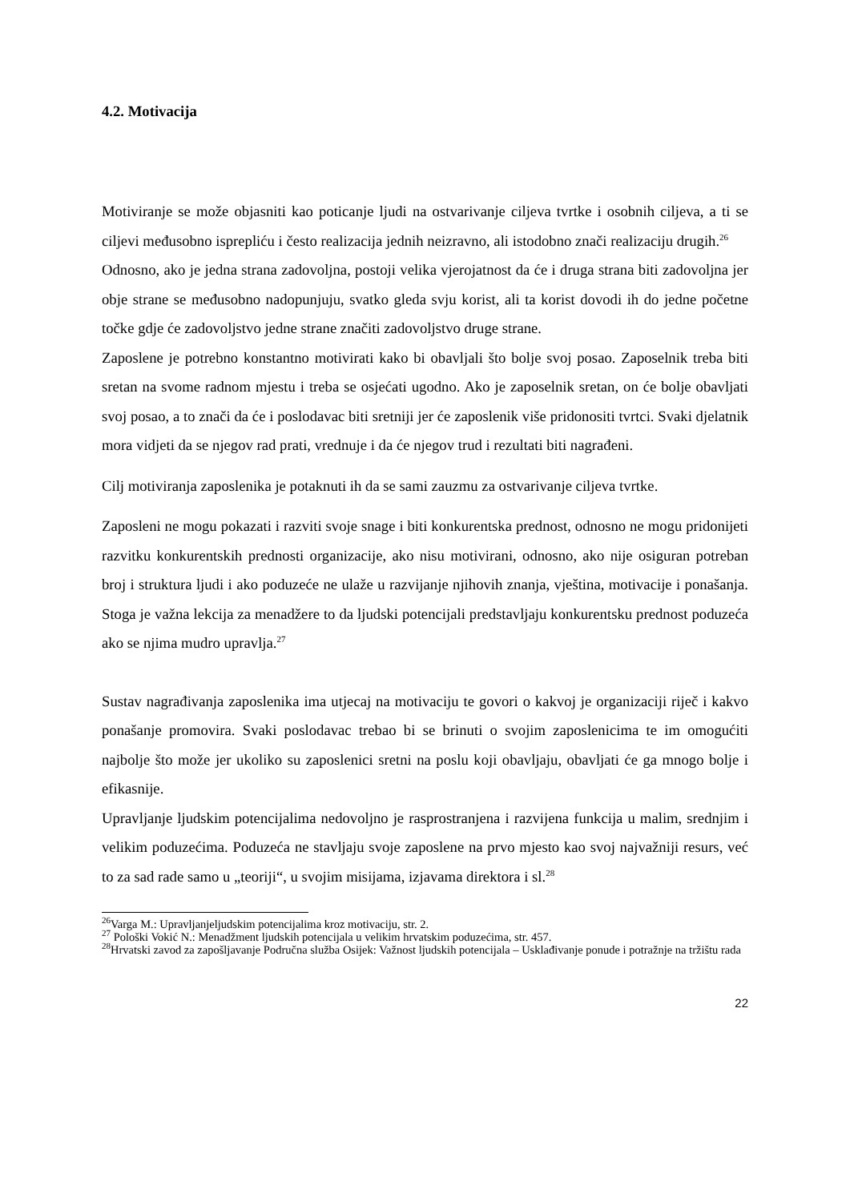4.2. Motivacija
Motiviranje se može objasniti kao poticanje ljudi na ostvarivanje ciljeva tvrtke i osobnih ciljeva, a ti se ciljevi međusobno isprepliću i često realizacija jednih neizravno, ali istodobno znači realizaciju drugih.<sup>26</sup>
Odnosno, ako je jedna strana zadovoljna, postoji velika vjerojatnost da će i druga strana biti zadovoljna jer obje strane se međusobno nadopunjuju, svatko gleda svju korist, ali ta korist dovodi ih do jedne početne točke gdje će zadovoljstvo jedne strane značiti zadovoljstvo druge strane.
Zaposlene je potrebno konstantno motivirati kako bi obavljali što bolje svoj posao. Zaposelnik treba biti sretan na svome radnom mjestu i treba se osjećati ugodno. Ako je zaposelnik sretan, on će bolje obavljati svoj posao, a to znači da će i poslodavac biti sretniji jer će zaposlenik više pridonositi tvrtci. Svaki djelatnik mora vidjeti da se njegov rad prati, vrednuje i da će njegov trud i rezultati biti nagrađeni.
Cilj motiviranja zaposlenika je potaknuti ih da se sami zauzmu za ostvarivanje ciljeva tvrtke.
Zaposleni ne mogu pokazati i razviti svoje snage i biti konkurentska prednost, odnosno ne mogu pridonijeti razvitku konkurentskih prednosti organizacije, ako nisu motivirani, odnosno, ako nije osiguran potreban broj i struktura ljudi i ako poduzeće ne ulaže u razvijanje njihovih znanja, vještina, motivacije i ponašanja. Stoga je važna lekcija za menadžere to da ljudski potencijali predstavljaju konkurentsku prednost poduzeća ako se njima mudro upravlja.<sup>27</sup>
Sustav nagrađivanja zaposlenika ima utjecaj na motivaciju te govori o kakvoj je organizaciji riječ i kakvo ponašanje promovira. Svaki poslodavac trebao bi se brinuti o svojim zaposlenicima te im omogućiti najbolje što može jer ukoliko su zaposlenici sretni na poslu koji obavljaju, obavljati će ga mnogo bolje i efikasnije.
Upravljanje ljudskim potencijalima nedovoljno je rasprostranjena i razvijena funkcija u malim, srednjim i velikim poduzećima. Poduzeća ne stavljaju svoje zaposlene na prvo mjesto kao svoj najvažniji resurs, već to za sad rade samo u „teoriji“, u svojim misijama, izjavama direktora i sl.<sup>28</sup>
<sup>26</sup> Varga M.: Upravljanjeljudskim potencijalima kroz motivaciju, str. 2.
<sup>27</sup> Pološki Vokić N.: Menadžment ljudskih potencijala u velikim hrvatskim poduzećima, str. 457.
<sup>28</sup> Hrvatski zavod za zapošljavanje Područna služba Osijek: Važnost ljudskih potencijala – Usklađivanje ponude i potražnje na tržištu rada
22